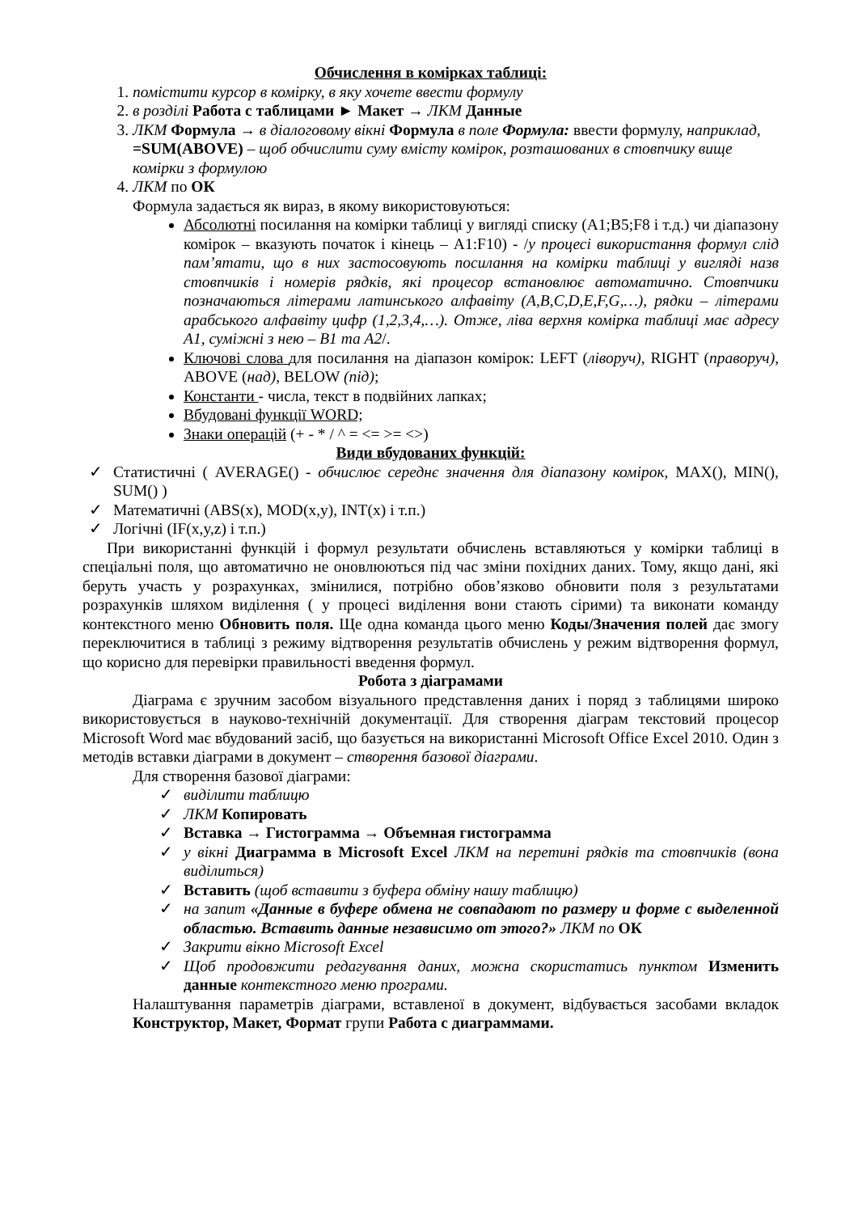Обчислення в комірках таблиці:
1. помістити курсор в комірку, в яку хочете ввести формулу
2. в розділі Работа с таблицами ► Макет → ЛКМ Данные
3. ЛКМ Формула → в діалоговому вікні Формула в поле Формула: ввести формулу, наприклад, =SUM(ABOVE) – щоб обчислити суму вмісту комірок, розташованих в стовпчику вище комірки з формулою
4. ЛКМ по ОК
Формула задається як вираз, в якому використовуються:
Абсолютні посилання на комірки таблиці у вигляді списку (A1;B5;F8 і т.д.) чи діапазону комірок – вказують початок і кінець – A1:F10) - /у процесі використання формул слід пам’ятати, що в них застосовують посилання на комірки таблиці у вигляді назв стовпчиків і номерів рядків, які процесор встановлює автоматично. Стовпчики позначаються літерами латинського алфавіту (A,B,C,D,E,F,G,…), рядки – літерами арабського алфавіту цифр (1,2,3,4,…). Отже, ліва верхня комірка таблиці має адресу A1, суміжні з нею – B1 та A2/.
Ключові слова для посилання на діапазон комірок: LEFT (ліворуч), RIGHT (праворуч), ABOVE (над), BELOW (під);
Константи - числа, текст в подвійних лапках;
Вбудовані функції WORD;
Знаки операцій (+ - * / ^ = <= >= <>)
Види вбудованих функцій:
✓ Статистичні ( AVERAGE() - обчислює середнє значення для діапазону комірок, MAX(), MIN(), SUM() )
✓ Математичні (ABS(x), MOD(x,y), INT(x) і т.п.)
✓ Логічні (IF(x,y,z) і т.п.)
При використанні функцій і формул результати обчислень вставляються у комірки таблиці в спеціальні поля, що автоматично не оновлюються під час зміни похідних даних. Тому, якщо дані, які беруть участь у розрахунках, змінилися, потрібно обов’язково обновити поля з результатами розрахунків шляхом виділення ( у процесі виділення вони стають сірими) та виконати команду контекстного меню Обновить поля. Ще одна команда цього меню Коды/Значения полей дає змогу переключитися в таблиці з режиму відтворення результатів обчислень у режим відтворення формул, що корисно для перевірки правильності введення формул.
Робота з діаграмами
Діаграма є зручним засобом візуального представлення даних і поряд з таблицями широко використовується в науково-технічній документації. Для створення діаграм текстовий процесор Microsoft Word має вбудований засіб, що базується на використанні Microsoft Office Excel 2010. Один з методів вставки діаграми в документ – створення базової діаграми.
Для створення базової діаграми:
✓ виділити таблицю
✓ ЛКМ Копировать
✓ Вставка → Гистограмма → Объемная гистограмма
✓ у вікні Диаграмма в Microsoft Excel ЛКМ на перетині рядків та стовпчиків (вона виділиться)
✓ Вставить (щоб вставити з буфера обміну нашу таблицю)
✓ на запит «Данные в буфере обмена не совпадают по размеру и форме с выделенной областью. Вставить данные независимо от этого?» ЛКМ по ОК
✓ Закрити вікно Microsoft Excel
✓ Щоб продовжити редагування даних, можна скористатись пунктом Изменить данные контекстного меню програми.
Налаштування параметрів діаграми, вставленої в документ, відбувається засобами вкладок Конструктор, Макет, Формат групи Работа с диаграммами.